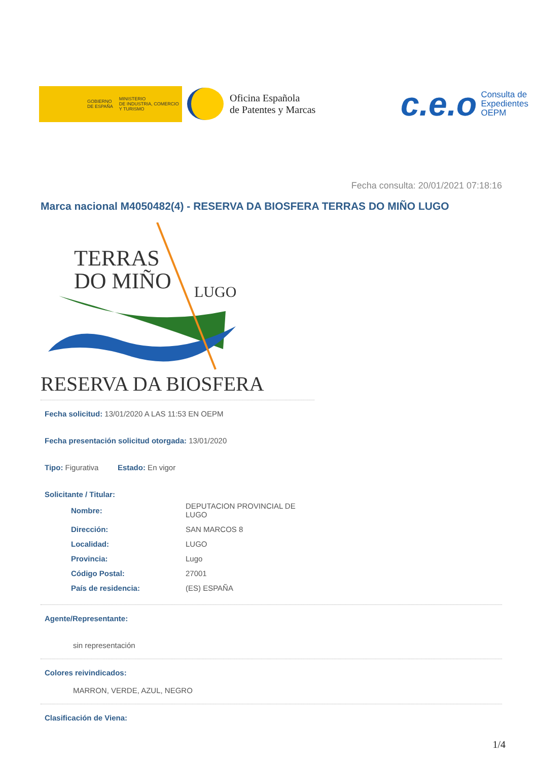GOBIERNO
DE ESPAÑA MINISTERIO
DE INDUSTRIA, COMERCIO
Y TURISMO
Oficina Española
de Patentes y Marcas
c.e.o Consulta de
Expedientes
OEPM
Fecha consulta: 20/01/2021 07:18:16
Marca nacional M4050482(4) - RESERVA DA BIOSFERA TERRAS DO MIÑO LUGO
TERRAS
DO MIÑO LUGO
RESERVA DA BIOSFERA
Fecha solicitud: 13/01/2020 A LAS 11:53 EN OEPM
Fecha presentación solicitud otorgada: 13/01/2020
Tipo: Figurativa Estado: En vigor
Solicitante / Titular:
| Nombre: | DEPUTACION PROVINCIAL DE LUGO |
| Dirección: | SAN MARCOS 8 |
| Localidad: | LUGO |
| Provincia: | Lugo |
| Código Postal: | 27001 |
| País de residencia: | (ES) ESPAÑA |
Agente/Representante:
sin representación
Colores reivindicados:
MARRON, VERDE, AZUL, NEGRO
Clasificación de Viena:
1/4